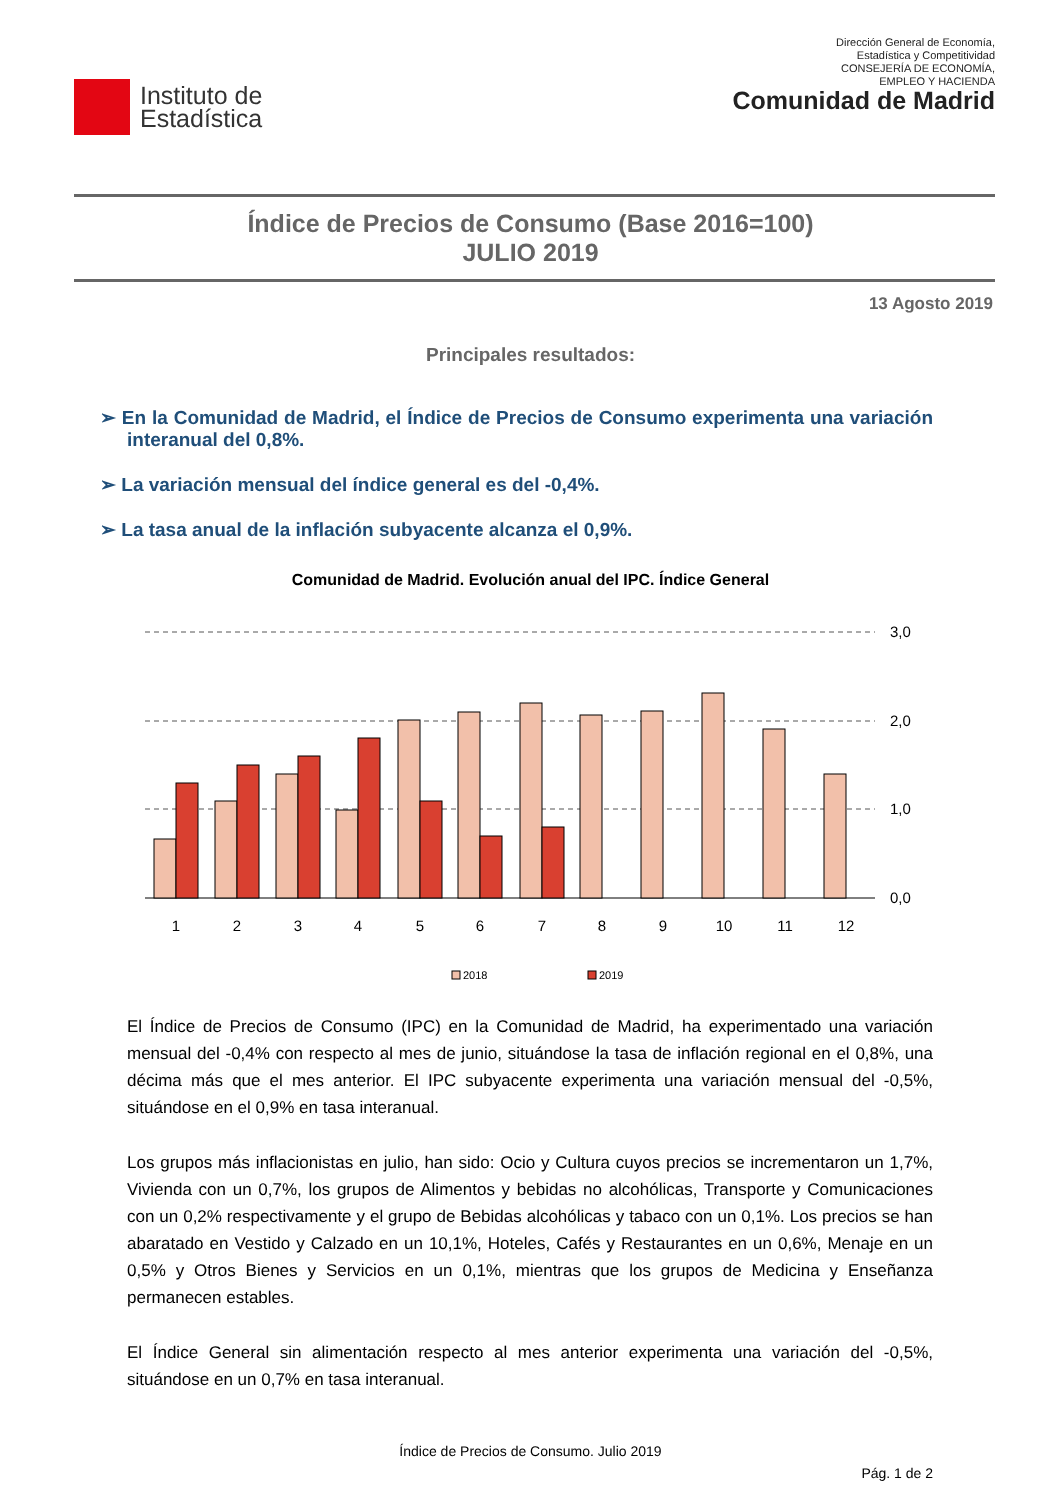Instituto de
Estadística
Dirección General de Economía,
Estadística y Competitividad
CONSEJERÍA DE ECONOMÍA,
EMPLEO Y HACIENDA
Comunidad de Madrid
Índice de Precios de Consumo (Base 2016=100)
JULIO 2019
13 Agosto 2019
Principales resultados:
➢ En la Comunidad de Madrid, el Índice de Precios de Consumo experimenta una variación interanual del 0,8%.
➢ La variación mensual del índice general es del -0,4%.
➢ La tasa anual de la inflación subyacente alcanza el 0,9%.
Comunidad de Madrid. Evolución anual del IPC. Índice General
3,0
2,0
1,0
0,0
1
2
3
4
5
6
7
8
9
10
11
12
2018
2019
El Índice de Precios de Consumo (IPC) en la Comunidad de Madrid, ha experimentado una variación mensual del -0,4% con respecto al mes de junio, situándose la tasa de inflación regional en el 0,8%, una décima más que el mes anterior. El IPC subyacente experimenta una variación mensual del -0,5%, situándose en el 0,9% en tasa interanual.
Los grupos más inflacionistas en julio, han sido: Ocio y Cultura cuyos precios se incrementaron un 1,7%, Vivienda con un 0,7%, los grupos de Alimentos y bebidas no alcohólicas, Transporte y Comunicaciones con un 0,2% respectivamente y el grupo de Bebidas alcohólicas y tabaco con un 0,1%. Los precios se han abaratado en Vestido y Calzado en un 10,1%, Hoteles, Cafés y Restaurantes en un 0,6%, Menaje en un 0,5% y Otros Bienes y Servicios en un 0,1%, mientras que los grupos de Medicina y Enseñanza permanecen estables.
El Índice General sin alimentación respecto al mes anterior experimenta una variación del -0,5%, situándose en un 0,7% en tasa interanual.
Índice de Precios de Consumo. Julio 2019
Pág. 1 de 2